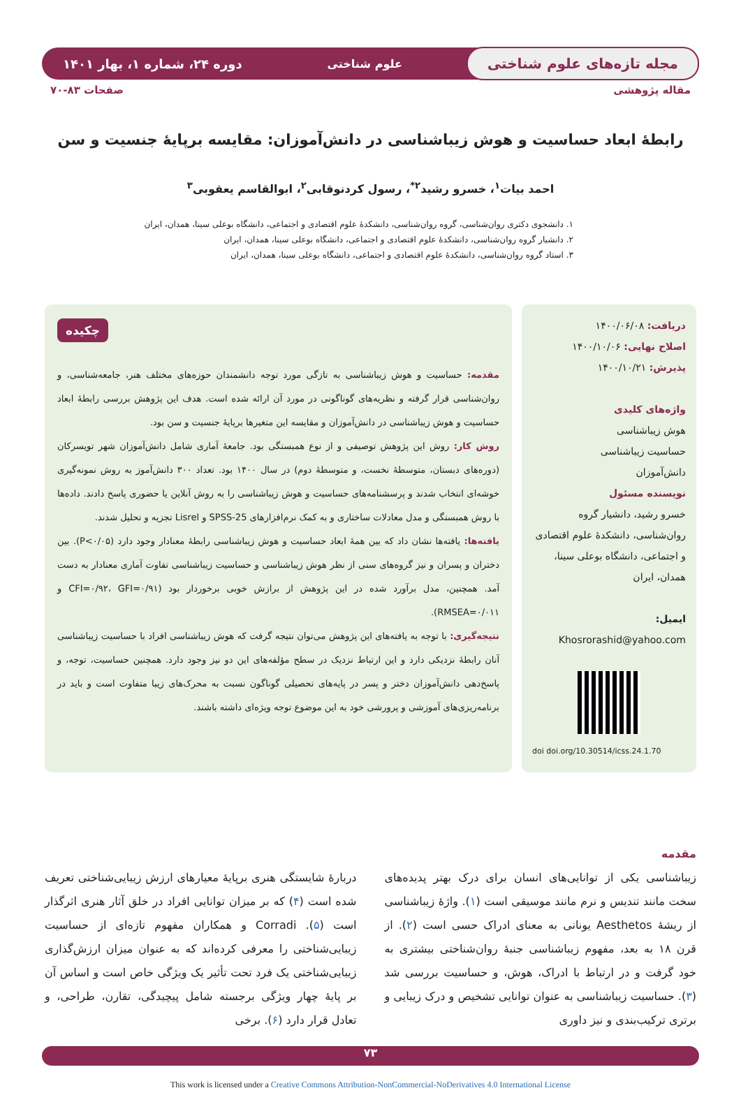مجله تازه‌های علوم شناختی علوم شناختی دوره ۲۴، شماره ۱، بهار ۱۴۰۱
مقاله پژوهشی صفحات ۸۳-۷۰
رابطهٔ ابعاد حساسیت و هوش زیباشناسی در دانش‌آموزان: مقایسه برپایهٔ جنسیت و سن
احمد بیات<sup>۱</sup>، خسرو رشید<sup>۲*</sup>، رسول کردنوقابی<sup>۲</sup>، ابوالقاسم یعقوبی<sup>۳</sup>
۱. دانشجوی دکتری روان‌شناسی، گروه روان‌شناسی، دانشکدهٔ علوم اقتصادی و اجتماعی، دانشگاه بوعلی سینا، همدان، ایران
۲. دانشیار گروه روان‌شناسی، دانشکدهٔ علوم اقتصادی و اجتماعی، دانشگاه بوعلی سینا، همدان، ایران
۳. استاد گروه روان‌شناسی، دانشکدهٔ علوم اقتصادی و اجتماعی، دانشگاه بوعلی سینا، همدان، ایران
دریافت: ۱۴۰۰/۰۶/۰۸
اصلاح نهایی: ۱۴۰۰/۱۰/۰۶
پذیرش: ۱۴۰۰/۱۰/۲۱
واژه‌های کلیدی
هوش زیباشناسی
حساسیت زیباشناسی
دانش‌آموزان
نویسنده مسئول
خسرو رشید، دانشیار گروه روان‌شناسی، دانشکدهٔ علوم اقتصادی و اجتماعی، دانشگاه بوعلی سینا، همدان، ایران
ایمیل: Khosrorashid@yahoo.com
doi doi.org/10.30514/icss.24.1.70
چکیده
مقدمه: حساسیت و هوش زیباشناسی به تازگی مورد توجه دانشمندان حوزه‌های مختلف هنر، جامعه‌شناسی، و روان‌شناسی قرار گرفته و نظریه‌های گوناگونی در مورد آن ارائه شده است. هدف این پژوهش بررسی رابطهٔ ابعاد حساسیت و هوش زیباشناسی در دانش‌آموزان و مقایسه این متغیرها برپایهٔ جنسیت و سن بود.
روش کار: روش این پژوهش توصیفی و از نوع همبستگی بود. جامعهٔ آماری شامل دانش‌آموزان شهر تویسرکان (دوره‌های دبستان، متوسطهٔ نخست، و متوسطهٔ دوم) در سال ۱۴۰۰ بود. تعداد ۳۰۰ دانش‌آموز به روش نمونه‌گیری خوشه‌ای انتخاب شدند و پرسشنامه‌های حساسیت و هوش زیباشناسی را به روش آنلاین یا حضوری پاسخ دادند. داده‌ها با روش همبستگی و مدل معادلات ساختاری و به کمک نرم‌افزارهای SPSS-25 و Lisrel تجزیه و تحلیل شدند.
یافته‌ها: یافته‌ها نشان داد که بین همهٔ ابعاد حساسیت و هوش زیباشناسی رابطهٔ معنادار وجود دارد (P<۰/۰۵). بین دختران و پسران و نیز گروه‌های سنی از نظر هوش زیباشناسی و حساسیت زیباشناسی تفاوت آماری معنادار به دست آمد. همچنین، مدل برآورد شده در این پژوهش از برازش خوبی برخوردار بود (CFI=۰/۹۲، GFI=۰/۹۱ و RMSEA=۰/۰۱۱).
نتیجه‌گیری: با توجه به یافته‌های این پژوهش می‌توان نتیجه گرفت که هوش زیباشناسی افراد با حساسیت زیباشناسی آنان رابطهٔ نزدیکی دارد و این ارتباط نزدیک در سطح مؤلفه‌های این دو نیز وجود دارد. همچنین حساسیت، توجه، و پاسخ‌دهی دانش‌آموزان دختر و پسر در پایه‌های تحصیلی گوناگون نسبت به محرک‌های زیبا متفاوت است و باید در برنامه‌ریزی‌های آموزشی و پرورشی خود به این موضوع توجه ویژه‌ای داشته باشند.
مقدمه
زیباشناسی یکی از توانایی‌های انسان برای درک بهتر پدیده‌های سخت مانند تندیس و نرم مانند موسیقی است (۱). واژهٔ زیباشناسی از ریشهٔ Aesthetos یونانی به معنای ادراک حسی است (۲). از قرن ۱۸ به بعد، مفهوم زیباشناسی جنبهٔ روان‌شناختی بیشتری به خود گرفت و در ارتباط با ادراک، هوش، و حساسیت بررسی شد (۳). حساسیت زیباشناسی به عنوان توانایی تشخیص و درک زیبایی و برتری ترکیب‌بندی و نیز داوری
دربارهٔ شایستگی هنری برپایهٔ معیارهای ارزش زیبایی‌شناختی تعریف شده است (۴) که بر میزان توانایی افراد در خلق آثار هنری اثرگذار است (۵). Corradi و همکاران مفهوم تازه‌ای از حساسیت زیبایی‌شناختی را معرفی کرده‌اند که به عنوان میزان ارزش‌گذاری زیبایی‌شناختی یک فرد تحت تأثیر یک ویژگی خاص است و اساس آن بر پایهٔ چهار ویژگی برجسته شامل پیچیدگی، تقارن، طراحی، و تعادل قرار دارد (۶). برخی
۷۳
This work is licensed under a Creative Commons Attribution-NonCommercial-NoDerivatives 4.0 International License